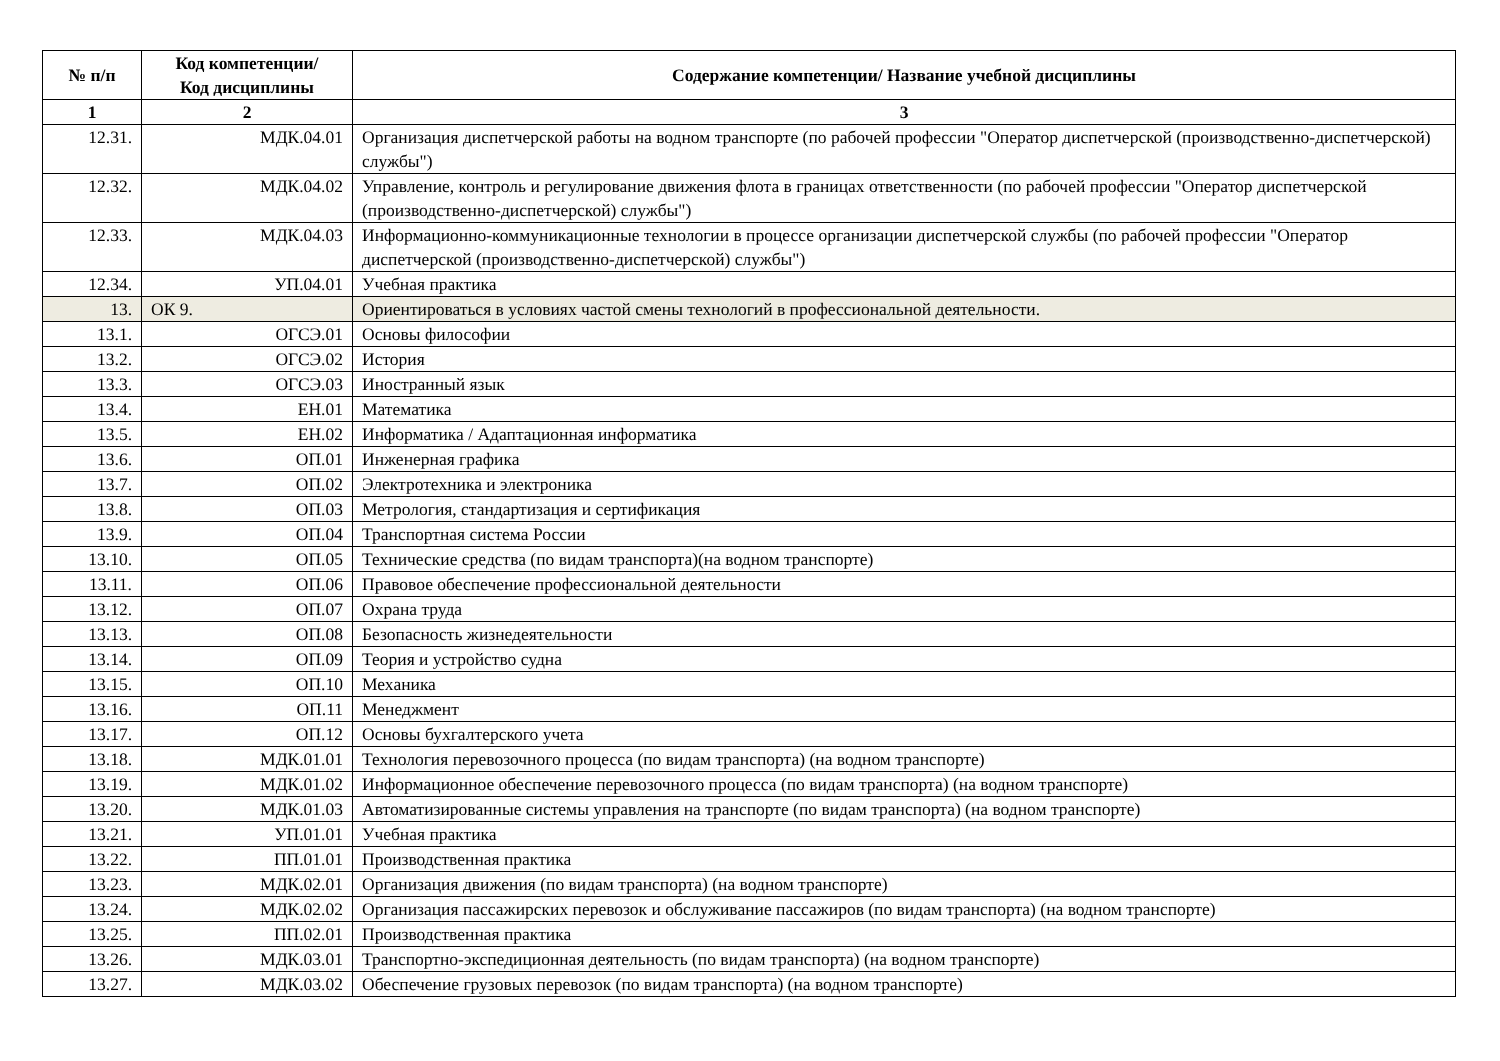| № п/п | Код компетенции/ Код дисциплины | Содержание компетенции/ Название учебной дисциплины |
| --- | --- | --- |
| 1 | 2 | 3 |
| 12.31. | МДК.04.01 | Организация диспетчерской работы на водном транспорте (по рабочей профессии "Оператор диспетчерской (производственно-диспетчерской) службы") |
| 12.32. | МДК.04.02 | Управление, контроль и регулирование движения флота в границах ответственности (по рабочей профессии "Оператор диспетчерской (производственно-диспетчерской) службы") |
| 12.33. | МДК.04.03 | Информационно-коммуникационные технологии в процессе организации диспетчерской службы (по рабочей профессии "Оператор диспетчерской (производственно-диспетчерской) службы") |
| 12.34. | УП.04.01 | Учебная практика |
| 13. | ОК 9. | Ориентироваться в условиях частой смены технологий в профессиональной деятельности. |
| 13.1. | ОГСЭ.01 | Основы философии |
| 13.2. | ОГСЭ.02 | История |
| 13.3. | ОГСЭ.03 | Иностранный язык |
| 13.4. | ЕН.01 | Математика |
| 13.5. | ЕН.02 | Информатика / Адаптационная информатика |
| 13.6. | ОП.01 | Инженерная графика |
| 13.7. | ОП.02 | Электротехника и электроника |
| 13.8. | ОП.03 | Метрология, стандартизация и сертификация |
| 13.9. | ОП.04 | Транспортная система России |
| 13.10. | ОП.05 | Технические средства (по видам транспорта)(на водном транспорте) |
| 13.11. | ОП.06 | Правовое обеспечение профессиональной деятельности |
| 13.12. | ОП.07 | Охрана труда |
| 13.13. | ОП.08 | Безопасность жизнедеятельности |
| 13.14. | ОП.09 | Теория и устройство судна |
| 13.15. | ОП.10 | Механика |
| 13.16. | ОП.11 | Менеджмент |
| 13.17. | ОП.12 | Основы бухгалтерского учета |
| 13.18. | МДК.01.01 | Технология перевозочного процесса (по видам транспорта) (на водном транспорте) |
| 13.19. | МДК.01.02 | Информационное обеспечение перевозочного процесса (по видам транспорта) (на водном транспорте) |
| 13.20. | МДК.01.03 | Автоматизированные системы управления на транспорте (по видам транспорта) (на водном транспорте) |
| 13.21. | УП.01.01 | Учебная практика |
| 13.22. | ПП.01.01 | Производственная практика |
| 13.23. | МДК.02.01 | Организация движения (по видам транспорта) (на водном транспорте) |
| 13.24. | МДК.02.02 | Организация пассажирских перевозок и обслуживание пассажиров (по видам транспорта) (на водном транспорте) |
| 13.25. | ПП.02.01 | Производственная практика |
| 13.26. | МДК.03.01 | Транспортно-экспедиционная деятельность (по видам транспорта) (на водном транспорте) |
| 13.27. | МДК.03.02 | Обеспечение грузовых перевозок (по видам транспорта) (на водном транспорте) |